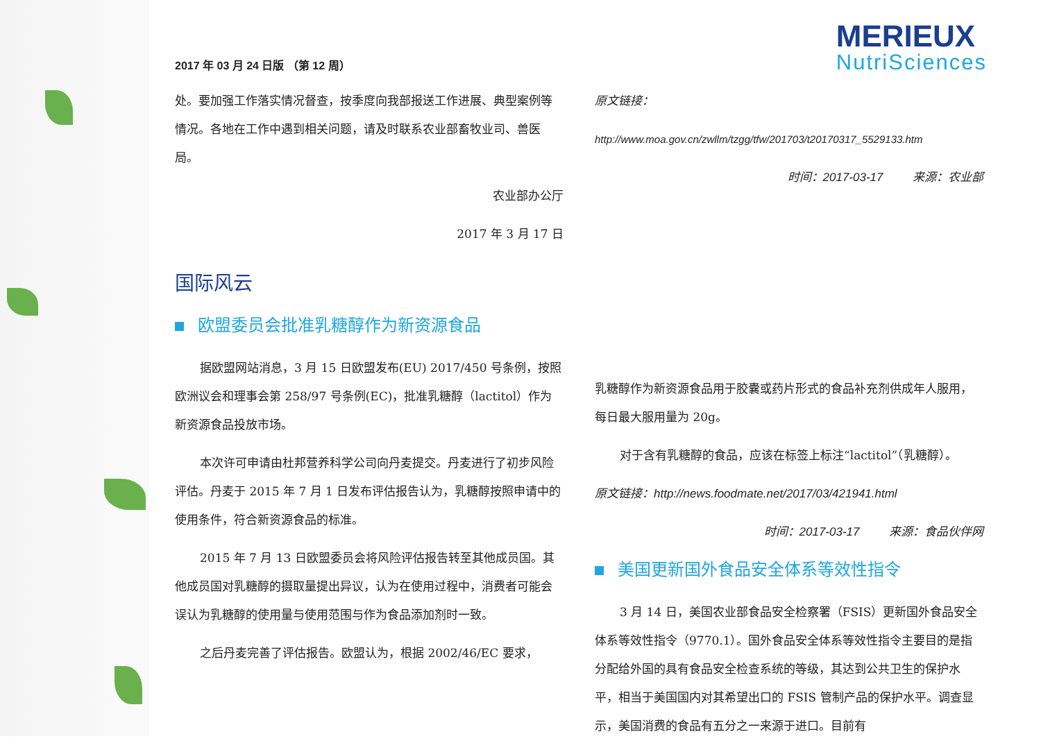2017 年 03 月 24 日版 （第 12 周）
MERIEUX
NutriSciences
处。要加强工作落实情况督查，按季度向我部报送工作进展、典型案例等情况。各地在工作中遇到相关问题，请及时联系农业部畜牧业司、兽医局。
农业部办公厅
2017 年 3 月 17 日
国际风云
欧盟委员会批准乳糖醇作为新资源食品
据欧盟网站消息，3 月 15 日欧盟发布(EU) 2017/450 号条例，按照欧洲议会和理事会第 258/97 号条例(EC)，批准乳糖醇（lactitol）作为新资源食品投放市场。
本次许可申请由杜邦营养科学公司向丹麦提交。丹麦进行了初步风险评估。丹麦于 2015 年 7 月 1 日发布评估报告认为，乳糖醇按照申请中的使用条件，符合新资源食品的标准。
2015 年 7 月 13 日欧盟委员会将风险评估报告转至其他成员国。其他成员国对乳糖醇的摄取量提出异议，认为在使用过程中，消费者可能会误认为乳糖醇的使用量与使用范围与作为食品添加剂时一致。
之后丹麦完善了评估报告。欧盟认为，根据 2002/46/EC 要求，
原文链接：
http://www.moa.gov.cn/zwllm/tzgg/tfw/201703/t20170317_5529133.htm
时间：2017-03-17 来源：农业部
乳糖醇作为新资源食品用于胶囊或药片形式的食品补充剂供成年人服用，每日最大服用量为 20g。
对于含有乳糖醇的食品，应该在标签上标注“lactitol”（乳糖醇）。
原文链接：http://news.foodmate.net/2017/03/421941.html
时间：2017-03-17 来源：食品伙伴网
美国更新国外食品安全体系等效性指令
3 月 14 日，美国农业部食品安全检察署（FSIS）更新国外食品安全体系等效性指令（9770.1）。国外食品安全体系等效性指令主要目的是指分配给外国的具有食品安全检查系统的等级，其达到公共卫生的保护水平，相当于美国国内对其希望出口的 FSIS 管制产品的保护水平。调查显示，美国消费的食品有五分之一来源于进口。目前有